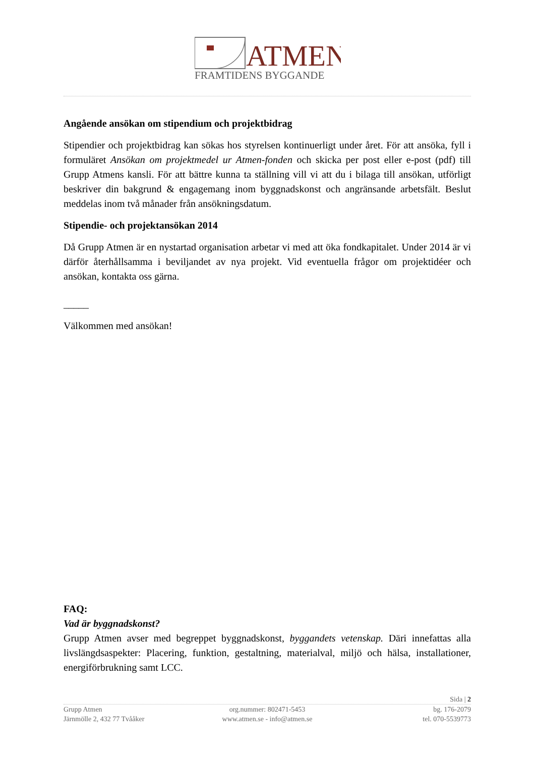ATMEN
FRAMTIDENS BYGGANDE
Angående ansökan om stipendium och projektbidrag
Stipendier och projektbidrag kan sökas hos styrelsen kontinuerligt under året. För att ansöka, fyll i formuläret Ansökan om projektmedel ur Atmen-fonden och skicka per post eller e-post (pdf) till Grupp Atmens kansli. För att bättre kunna ta ställning vill vi att du i bilaga till ansökan, utförligt beskriver din bakgrund & engagemang inom byggnadskonst och angränsande arbetsfält. Beslut meddelas inom två månader från ansökningsdatum.
Stipendie- och projektansökan 2014
Då Grupp Atmen är en nystartad organisation arbetar vi med att öka fondkapitalet. Under 2014 är vi därför återhållsamma i beviljandet av nya projekt. Vid eventuella frågor om projektidéer och ansökan, kontakta oss gärna.
_____
Välkommen med ansökan!
FAQ:
Vad är byggnadskonst?
Grupp Atmen avser med begreppet byggnadskonst, byggandets vetenskap. Däri innefattas alla livslängdsaspekter: Placering, funktion, gestaltning, materialval, miljö och hälsa, installationer, energiförbrukning samt LCC.
Sida | 2
Grupp Atmen org.nummer: 802471-5453 bg. 176-2079
Järnmölle 2, 432 77 Tvååker www.atmen.se - info@atmen.se tel. 070-5539773